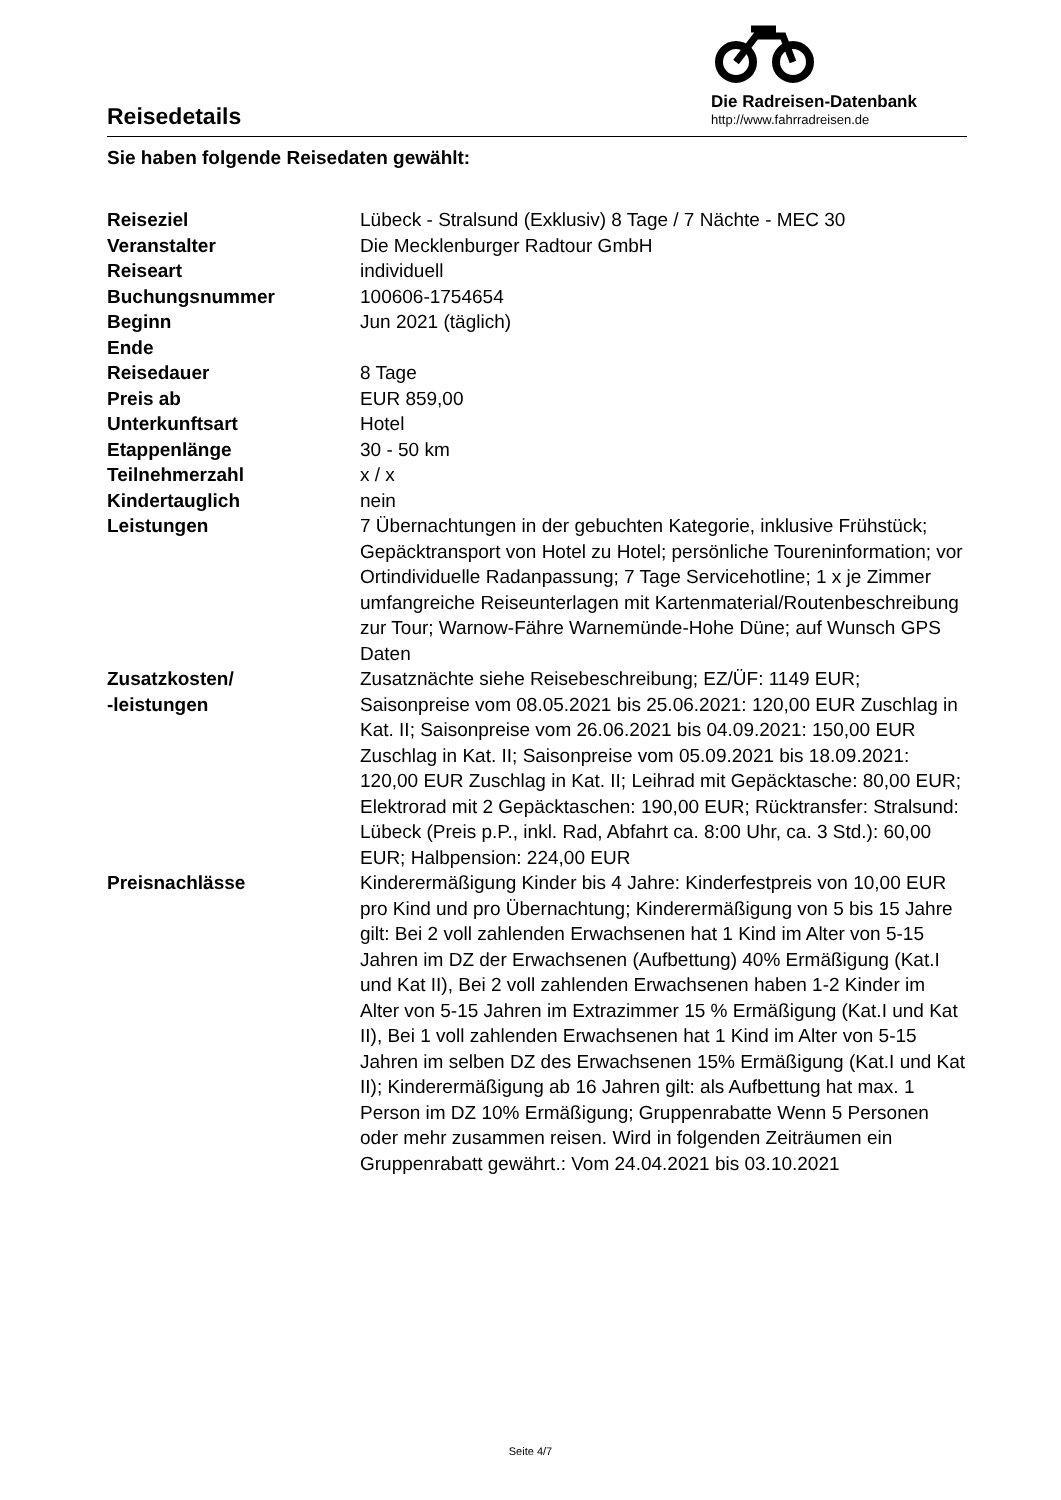Reisedetails
Die Radreisen-Datenbank
http://www.fahrradreisen.de
Sie haben folgende Reisedaten gewählt:
| Reiseziel | Lübeck - Stralsund (Exklusiv) 8 Tage / 7 Nächte - MEC 30 |
| Veranstalter | Die Mecklenburger Radtour GmbH |
| Reiseart | individuell |
| Buchungsnummer | 100606-1754654 |
| Beginn | Jun 2021 (täglich) |
| Ende | |
| Reisedauer | 8 Tage |
| Preis ab | EUR 859,00 |
| Unterkunftsart | Hotel |
| Etappenlänge | 30 - 50 km |
| Teilnehmerzahl | x / x |
| Kindertauglich | nein |
| Leistungen | 7 Übernachtungen in der gebuchten Kategorie, inklusive Frühstück; Gepäcktransport von Hotel zu Hotel; persönliche Toureninformation; vor Ortindividuelle Radanpassung; 7 Tage Servicehotline; 1 x je Zimmer umfangreiche Reiseunterlagen mit Kartenmaterial/Routenbeschreibung zur Tour; Warnow-Fähre Warnemünde-Hohe Düne; auf Wunsch GPS Daten |
| Zusatzkosten/ -leistungen | Zusatznächte siehe Reisebeschreibung; EZ/ÜF: 1149 EUR; Saisonpreise vom 08.05.2021 bis 25.06.2021: 120,00 EUR Zuschlag in Kat. II; Saisonpreise vom 26.06.2021 bis 04.09.2021: 150,00 EUR Zuschlag in Kat. II; Saisonpreise vom 05.09.2021 bis 18.09.2021: 120,00 EUR Zuschlag in Kat. II; Leihrad mit Gepäcktasche: 80,00 EUR; Elektrorad mit 2 Gepäcktaschen: 190,00 EUR; Rücktransfer: Stralsund: Lübeck (Preis p.P., inkl. Rad, Abfahrt ca. 8:00 Uhr, ca. 3 Std.): 60,00 EUR; Halbpension: 224,00 EUR |
| Preisnachlässe | Kinderermäßigung Kinder bis 4 Jahre: Kinderfestpreis von 10,00 EUR pro Kind und pro Übernachtung; Kinderermäßigung von 5 bis 15 Jahre gilt: Bei 2 voll zahlenden Erwachsenen hat 1 Kind im Alter von 5-15 Jahren im DZ der Erwachsenen (Aufbettung) 40% Ermäßigung (Kat.I und Kat II), Bei 2 voll zahlenden Erwachsenen haben 1-2 Kinder im Alter von 5-15 Jahren im Extrazimmer 15 % Ermäßigung (Kat.I und Kat II), Bei 1 voll zahlenden Erwachsenen hat 1 Kind im Alter von 5-15 Jahren im selben DZ des Erwachsenen 15% Ermäßigung (Kat.I und Kat II); Kinderermäßigung ab 16 Jahren gilt: als Aufbettung hat max. 1 Person im DZ 10% Ermäßigung; Gruppenrabatte Wenn 5 Personen oder mehr zusammen reisen. Wird in folgenden Zeiträumen ein Gruppenrabatt gewährt.: Vom 24.04.2021 bis 03.10.2021 |
Seite 4/7